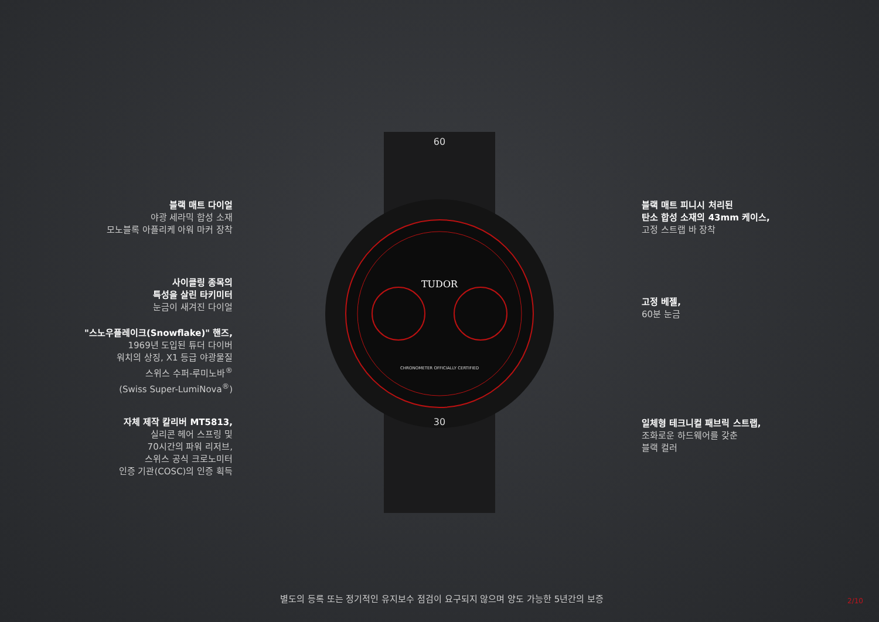TUDOR
CHRONOMETER OFFICIALLY CERTIFIED
60
30
블랙 매트 다이얼
야광 세라믹 합성 소재
모노블록 아플리케 아워 마커 장착
사이클링 종목의
특성을 살린 타키미터
눈금이 새겨진 다이얼
"스노우플레이크(Snowflake)" 핸즈,
1969년 도입된 튜더 다이버
워치의 상징, X1 등급 야광물질
스위스 수퍼-루미노바<sup>®</sup>
(Swiss Super-LumiNova<sup>®</sup>)
자체 제작 칼리버 MT5813,
실리콘 헤어 스프링 및
70시간의 파워 리저브,
스위스 공식 크로노미터
인증 기관(COSC)의 인증 획득
블랙 매트 피니시 처리된
탄소 합성 소재의 43mm 케이스,
고정 스트랩 바 장착
고정 베젤,
60분 눈금
일체형 테크니컬 패브릭 스트랩,
조화로운 하드웨어를 갖춘
블랙 컬러
별도의 등록 또는 정기적인 유지보수 점검이 요구되지 않으며 양도 가능한 5년간의 보증
2/10